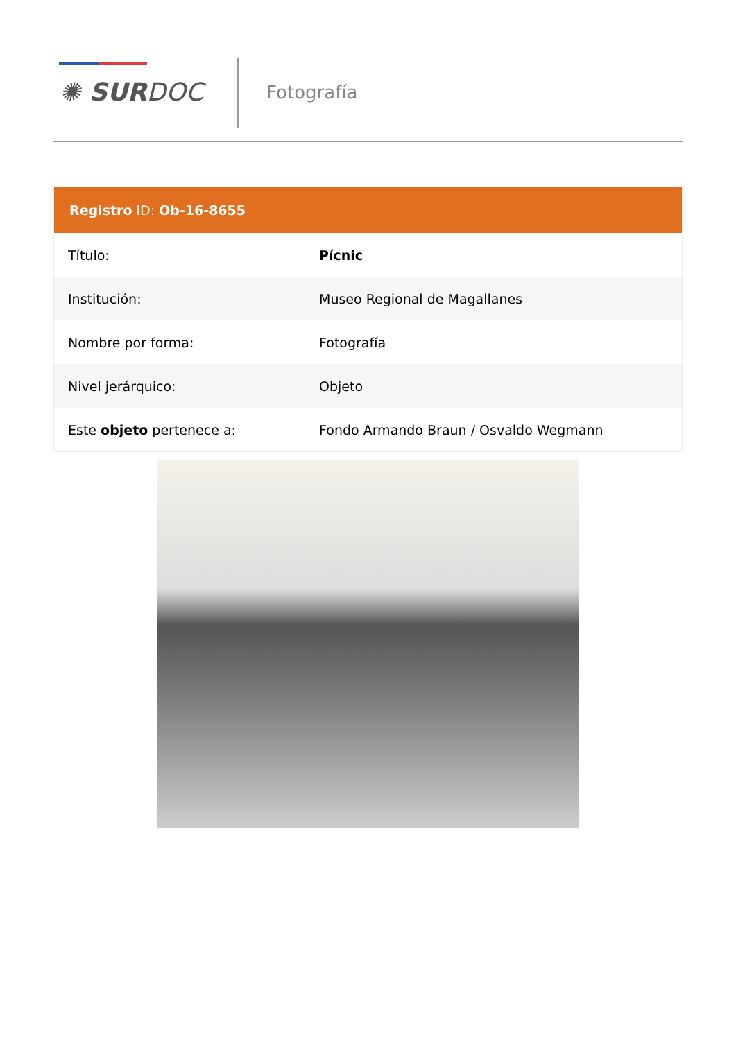✺ SURDOC Fotografía
Registro ID: Ob-16-8655
| Título: | Pícnic |
| Institución: | Museo Regional de Magallanes |
| Nombre por forma: | Fotografía |
| Nivel jerárquico: | Objeto |
| Este objeto pertenece a: | Fondo Armando Braun / Osvaldo Wegmann |